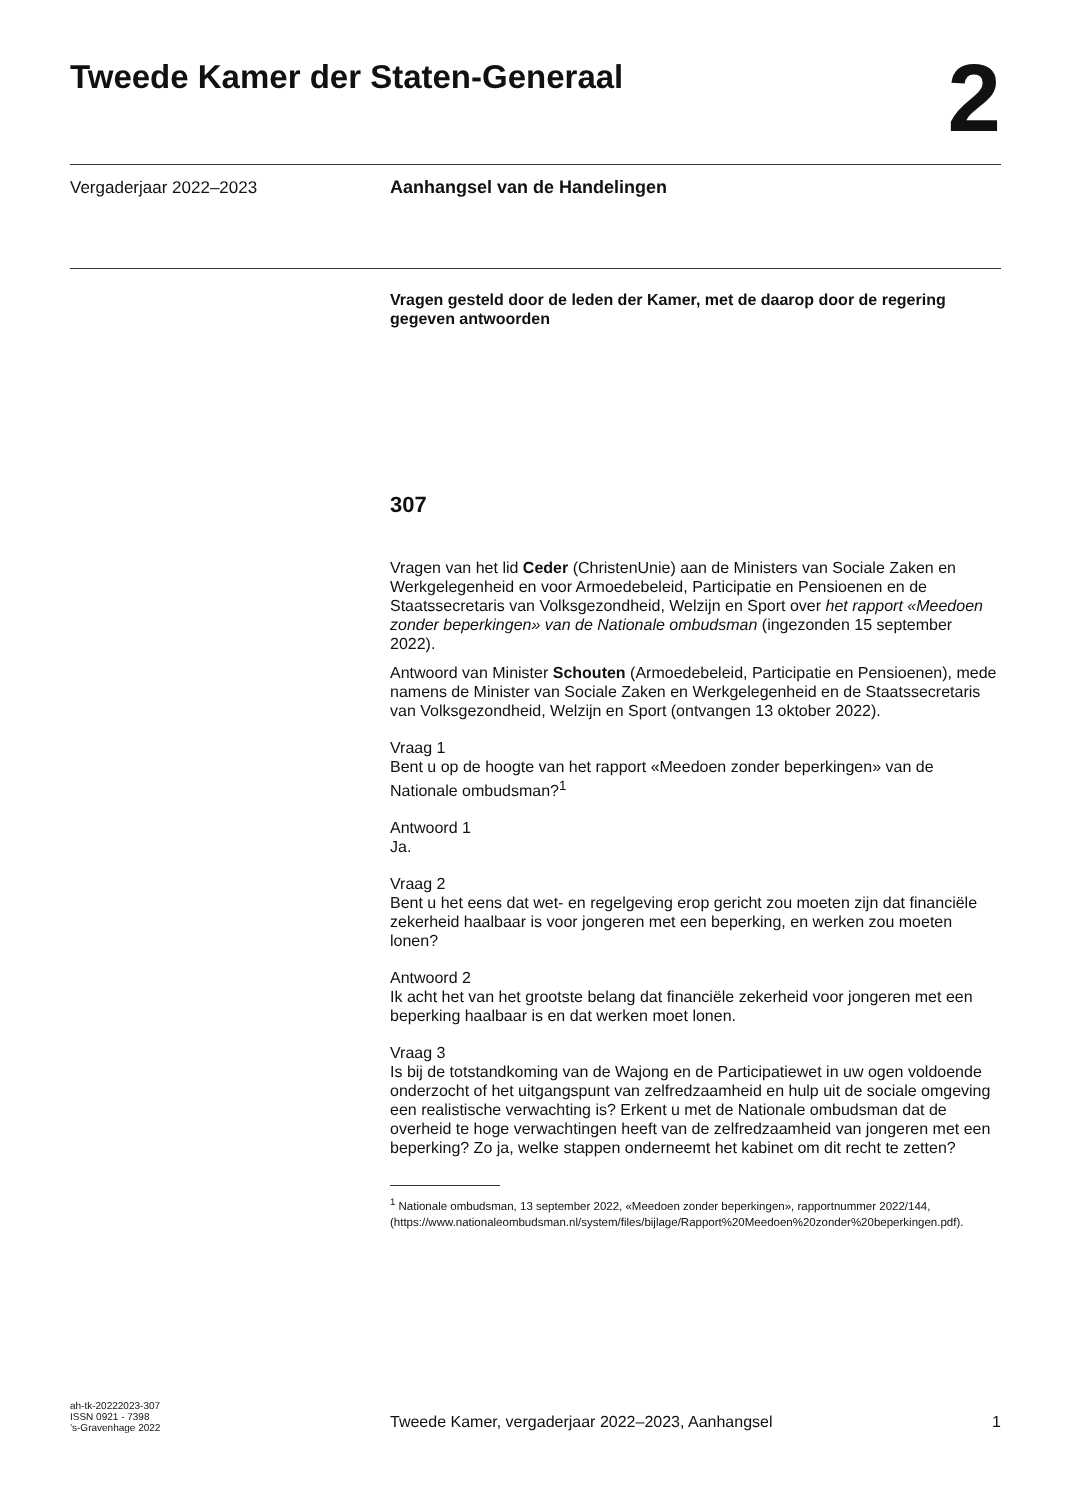Tweede Kamer der Staten-Generaal
2
Vergaderjaar 2022–2023 Aanhangsel van de Handelingen
Vragen gesteld door de leden der Kamer, met de daarop door de regering gegeven antwoorden
307
Vragen van het lid Ceder (ChristenUnie) aan de Ministers van Sociale Zaken en Werkgelegenheid en voor Armoedebeleid, Participatie en Pensioenen en de Staatssecretaris van Volksgezondheid, Welzijn en Sport over het rapport «Meedoen zonder beperkingen» van de Nationale ombudsman (ingezonden 15 september 2022).
Antwoord van Minister Schouten (Armoedebeleid, Participatie en Pensioenen), mede namens de Minister van Sociale Zaken en Werkgelegenheid en de Staatssecretaris van Volksgezondheid, Welzijn en Sport (ontvangen 13 oktober 2022).
Vraag 1
Bent u op de hoogte van het rapport «Meedoen zonder beperkingen» van de Nationale ombudsman?<sup>1</sup>
Antwoord 1
Ja.
Vraag 2
Bent u het eens dat wet- en regelgeving erop gericht zou moeten zijn dat financiële zekerheid haalbaar is voor jongeren met een beperking, en werken zou moeten lonen?
Antwoord 2
Ik acht het van het grootste belang dat financiële zekerheid voor jongeren met een beperking haalbaar is en dat werken moet lonen.
Vraag 3
Is bij de totstandkoming van de Wajong en de Participatiewet in uw ogen voldoende onderzocht of het uitgangspunt van zelfredzaamheid en hulp uit de sociale omgeving een realistische verwachting is? Erkent u met de Nationale ombudsman dat de overheid te hoge verwachtingen heeft van de zelfredzaamheid van jongeren met een beperking? Zo ja, welke stappen onderneemt het kabinet om dit recht te zetten?
<sup>1</sup> Nationale ombudsman, 13 september 2022, «Meedoen zonder beperkingen», rapportnummer 2022/144, (https://www.nationaleombudsman.nl/system/files/bijlage/Rapport%20Meedoen%20zonder%20beperkingen.pdf).
ah-tk-20222023-307
ISSN 0921 - 7398
’s-Gravenhage 2022
Tweede Kamer, vergaderjaar 2022–2023, Aanhangsel 1